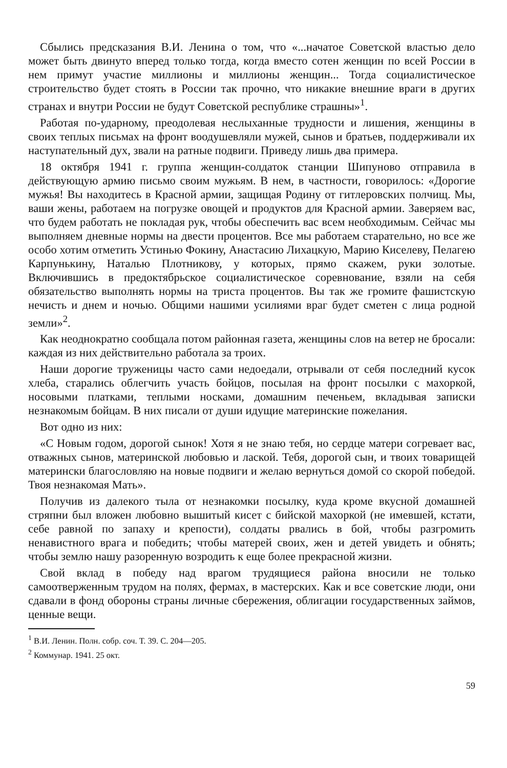Сбылись предсказания В.И. Ленина о том, что «...начатое Советской властью дело может быть двинуто вперед только тогда, когда вместо сотен женщин по всей России в нем примут участие миллионы и миллионы женщин... Тогда социалистическое строительство будет стоять в России так прочно, что никакие внешние враги в других странах и внутри России не будут Советской республике страшны»<sup>1</sup>.
Работая по-ударному, преодолевая неслыханные трудности и лишения, женщины в своих теплых письмах на фронт воодушевляли мужей, сынов и братьев, поддерживали их наступательный дух, звали на ратные подвиги. Приведу лишь два примера.
18 октября 1941 г. группа женщин-солдаток станции Шипуново отправила в действующую армию письмо своим мужьям. В нем, в частности, говорилось: «Дорогие мужья! Вы находитесь в Красной армии, защищая Родину от гитлеровских полчищ. Мы, ваши жены, работаем на погрузке овощей и продуктов для Красной армии. Заверяем вас, что будем работать не покладая рук, чтобы обеспечить вас всем необходимым. Сейчас мы выполняем дневные нормы на двести процентов. Все мы работаем старательно, но все же особо хотим отметить Устинью Фокину, Анастасию Лихацкую, Марию Киселеву, Пелагею Карпунькину, Наталью Плотникову, у которых, прямо скажем, руки золотые. Включившись в предоктябрьское социалистическое соревнование, взяли на себя обязательство выполнять нормы на триста процентов. Вы так же громите фашистскую нечисть и днем и ночью. Общими нашими усилиями враг будет сметен с лица родной земли»<sup>2</sup>.
Как неоднократно сообщала потом районная газета, женщины слов на ветер не бросали: каждая из них действительно работала за троих.
Наши дорогие труженицы часто сами недоедали, отрывали от себя последний кусок хлеба, старались облегчить участь бойцов, посылая на фронт посылки с махоркой, носовыми платками, теплыми носками, домашним печеньем, вкладывая записки незнакомым бойцам. В них писали от души идущие материнские пожелания.
Вот одно из них:
«С Новым годом, дорогой сынок! Хотя я не знаю тебя, но сердце матери согревает вас, отважных сынов, материнской любовью и лаской. Тебя, дорогой сын, и твоих товарищей матерински благословляю на новые подвиги и желаю вернуться домой со скорой победой. Твоя незнакомая Мать».
Получив из далекого тыла от незнакомки посылку, куда кроме вкусной домашней стряпни был вложен любовно вышитый кисет с бийской махоркой (не имевшей, кстати, себе равной по запаху и крепости), солдаты рвались в бой, чтобы разгромить ненавистного врага и победить; чтобы матерей своих, жен и детей увидеть и обнять; чтобы землю нашу разоренную возродить к еще более прекрасной жизни.
Свой вклад в победу над врагом трудящиеся района вносили не только самоотверженным трудом на полях, фермах, в мастерских. Как и все советские люди, они сдавали в фонд обороны страны личные сбережения, облигации государственных займов, ценные вещи.
<sup>1</sup> В.И. Ленин. Полн. собр. соч. Т. 39. С. 204—205.
<sup>2</sup> Коммунар. 1941. 25 окт.
59